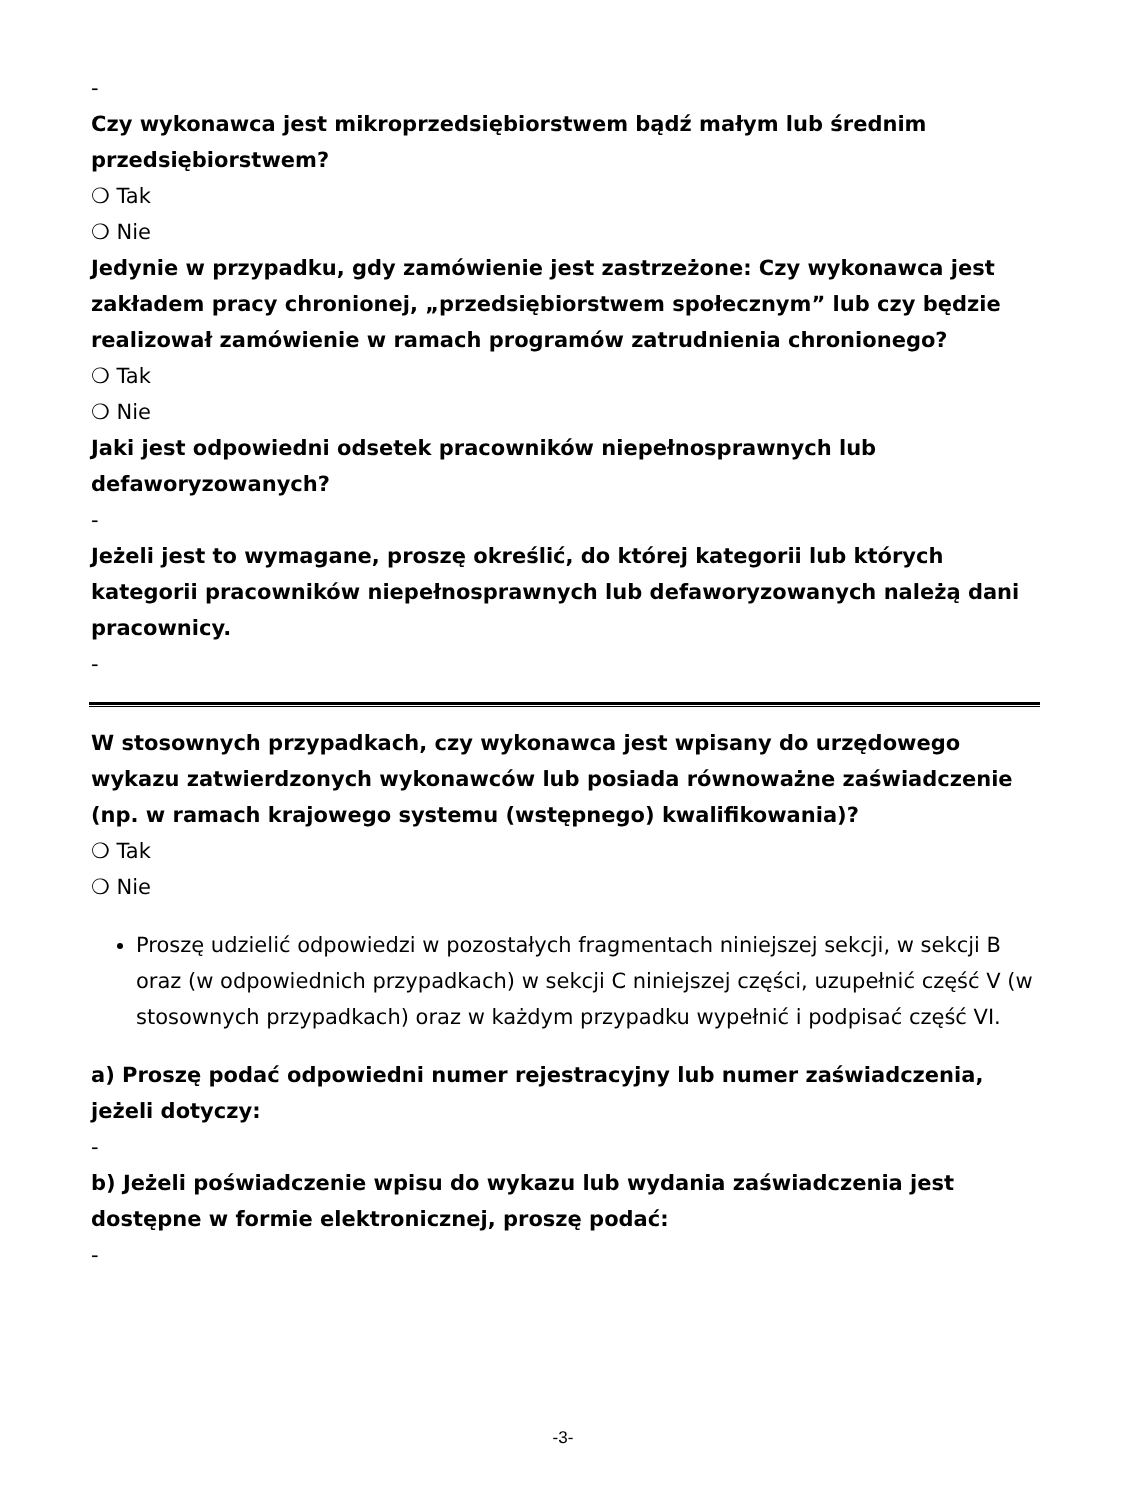-
Czy wykonawca jest mikroprzedsiębiorstwem bądź małym lub średnim przedsiębiorstwem?
❍ Tak
❍ Nie
Jedynie w przypadku, gdy zamówienie jest zastrzeżone: Czy wykonawca jest zakładem pracy chronionej, „przedsiębiorstwem społecznym” lub czy będzie realizował zamówienie w ramach programów zatrudnienia chronionego?
❍ Tak
❍ Nie
Jaki jest odpowiedni odsetek pracowników niepełnosprawnych lub defaworyzowanych?
-
Jeżeli jest to wymagane, proszę określić, do której kategorii lub których kategorii pracowników niepełnosprawnych lub defaworyzowanych należą dani pracownicy.
-
W stosownych przypadkach, czy wykonawca jest wpisany do urzędowego wykazu zatwierdzonych wykonawców lub posiada równoważne zaświadczenie (np. w ramach krajowego systemu (wstępnego) kwalifikowania)?
❍ Tak
❍ Nie
Proszę udzielić odpowiedzi w pozostałych fragmentach niniejszej sekcji, w sekcji B oraz (w odpowiednich przypadkach) w sekcji C niniejszej części, uzupełnić część V (w stosownych przypadkach) oraz w każdym przypadku wypełnić i podpisać część VI.
a) Proszę podać odpowiedni numer rejestracyjny lub numer zaświadczenia, jeżeli dotyczy:
-
b) Jeżeli poświadczenie wpisu do wykazu lub wydania zaświadczenia jest dostępne w formie elektronicznej, proszę podać:
-
-3-